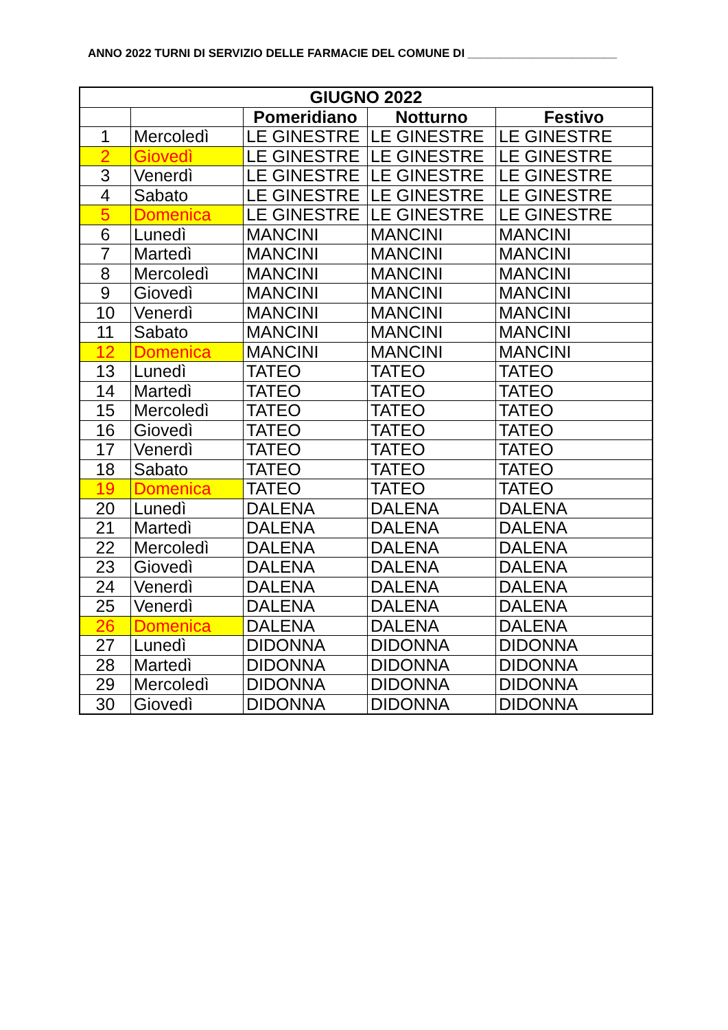ANNO 2022 TURNI DI SERVIZIO DELLE FARMACIE DEL COMUNE DI _______________________
| GIUGNO 2022 | | | | |
| --- | --- | --- | --- | --- |
| | | Pomeridiano | Notturno | Festivo |
| 1 | Mercoledì | LE GINESTRE | LE GINESTRE | LE GINESTRE |
| 2 | Giovedì | LE GINESTRE | LE GINESTRE | LE GINESTRE |
| 3 | Venerdì | LE GINESTRE | LE GINESTRE | LE GINESTRE |
| 4 | Sabato | LE GINESTRE | LE GINESTRE | LE GINESTRE |
| 5 | Domenica | LE GINESTRE | LE GINESTRE | LE GINESTRE |
| 6 | Lunedì | MANCINI | MANCINI | MANCINI |
| 7 | Martedì | MANCINI | MANCINI | MANCINI |
| 8 | Mercoledì | MANCINI | MANCINI | MANCINI |
| 9 | Giovedì | MANCINI | MANCINI | MANCINI |
| 10 | Venerdì | MANCINI | MANCINI | MANCINI |
| 11 | Sabato | MANCINI | MANCINI | MANCINI |
| 12 | Domenica | MANCINI | MANCINI | MANCINI |
| 13 | Lunedì | TATEO | TATEO | TATEO |
| 14 | Martedì | TATEO | TATEO | TATEO |
| 15 | Mercoledì | TATEO | TATEO | TATEO |
| 16 | Giovedì | TATEO | TATEO | TATEO |
| 17 | Venerdì | TATEO | TATEO | TATEO |
| 18 | Sabato | TATEO | TATEO | TATEO |
| 19 | Domenica | TATEO | TATEO | TATEO |
| 20 | Lunedì | DALENA | DALENA | DALENA |
| 21 | Martedì | DALENA | DALENA | DALENA |
| 22 | Mercoledì | DALENA | DALENA | DALENA |
| 23 | Giovedì | DALENA | DALENA | DALENA |
| 24 | Venerdì | DALENA | DALENA | DALENA |
| 25 | Venerdì | DALENA | DALENA | DALENA |
| 26 | Domenica | DALENA | DALENA | DALENA |
| 27 | Lunedì | DIDONNA | DIDONNA | DIDONNA |
| 28 | Martedì | DIDONNA | DIDONNA | DIDONNA |
| 29 | Mercoledì | DIDONNA | DIDONNA | DIDONNA |
| 30 | Giovedì | DIDONNA | DIDONNA | DIDONNA |